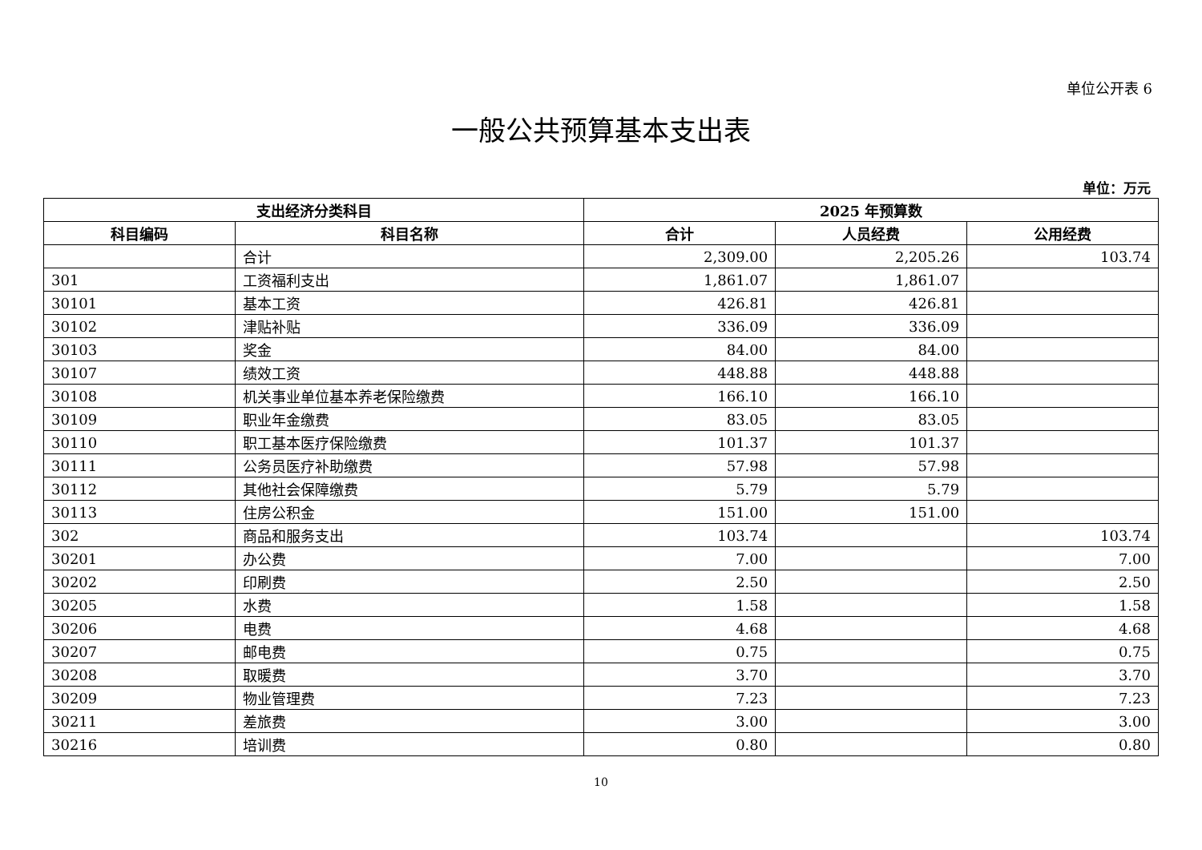单位公开表 6
一般公共预算基本支出表
单位：万元
| 支出经济分类科目 | | 2025 年预算数 | | |
| --- | --- | --- | --- | --- |
| 科目编码 | 科目名称 | 合计 | 人员经费 | 公用经费 |
| | 合计 | 2,309.00 | 2,205.26 | 103.74 |
| 301 | 工资福利支出 | 1,861.07 | 1,861.07 | |
| 30101 | 基本工资 | 426.81 | 426.81 | |
| 30102 | 津贴补贴 | 336.09 | 336.09 | |
| 30103 | 奖金 | 84.00 | 84.00 | |
| 30107 | 绩效工资 | 448.88 | 448.88 | |
| 30108 | 机关事业单位基本养老保险缴费 | 166.10 | 166.10 | |
| 30109 | 职业年金缴费 | 83.05 | 83.05 | |
| 30110 | 职工基本医疗保险缴费 | 101.37 | 101.37 | |
| 30111 | 公务员医疗补助缴费 | 57.98 | 57.98 | |
| 30112 | 其他社会保障缴费 | 5.79 | 5.79 | |
| 30113 | 住房公积金 | 151.00 | 151.00 | |
| 302 | 商品和服务支出 | 103.74 | | 103.74 |
| 30201 | 办公费 | 7.00 | | 7.00 |
| 30202 | 印刷费 | 2.50 | | 2.50 |
| 30205 | 水费 | 1.58 | | 1.58 |
| 30206 | 电费 | 4.68 | | 4.68 |
| 30207 | 邮电费 | 0.75 | | 0.75 |
| 30208 | 取暖费 | 3.70 | | 3.70 |
| 30209 | 物业管理费 | 7.23 | | 7.23 |
| 30211 | 差旅费 | 3.00 | | 3.00 |
| 30216 | 培训费 | 0.80 | | 0.80 |
10